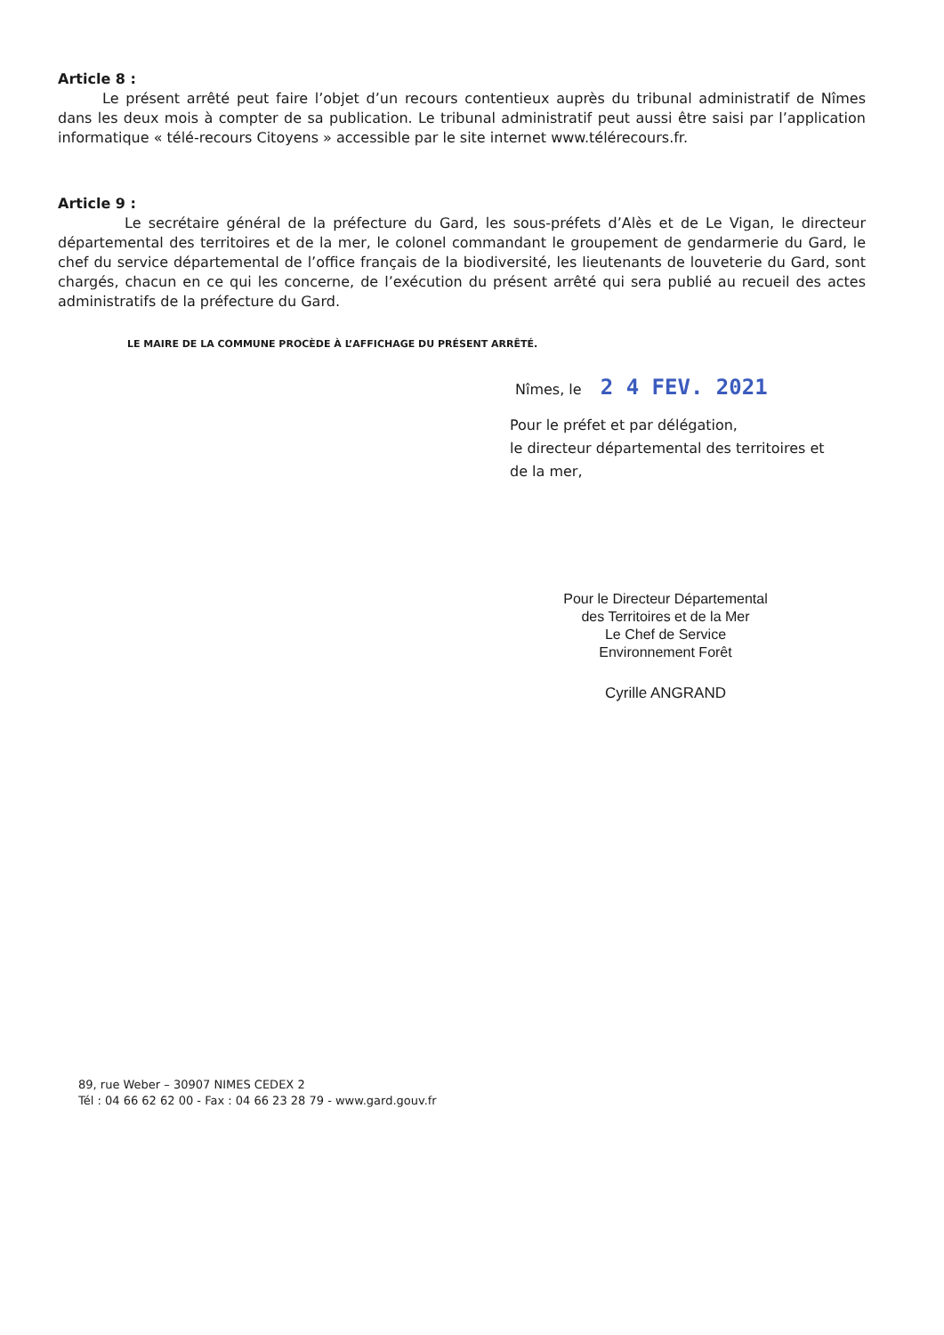Article 8 :
Le présent arrêté peut faire l’objet d’un recours contentieux auprès du tribunal administratif de Nîmes dans les deux mois à compter de sa publication. Le tribunal administratif peut aussi être saisi par l’application informatique « télé-recours Citoyens » accessible par le site internet www.télérecours.fr.
Article 9 :
Le secrétaire général de la préfecture du Gard, les sous-préfets d’Alès et de Le Vigan, le directeur départemental des territoires et de la mer, le colonel commandant le groupement de gendarmerie du Gard, le chef du service départemental de l’office français de la biodiversité, les lieutenants de louveterie du Gard, sont chargés, chacun en ce qui les concerne, de l’exécution du présent arrêté qui sera publié au recueil des actes administratifs de la préfecture du Gard.
LE MAIRE DE LA COMMUNE PROCÈDE À L’AFFICHAGE DU PRÉSENT ARRÊTÉ.
Nîmes, le 2 4 FEV. 2021
Pour le préfet et par délégation,
le directeur départemental des territoires et
de la mer,
Pour le Directeur Départemental
des Territoires et de la Mer
Le Chef de Service
Environnement Forêt
Cyrille ANGRAND
89, rue Weber – 30907 NIMES CEDEX 2
Tél : 04 66 62 62 00 - Fax : 04 66 23 28 79 - www.gard.gouv.fr